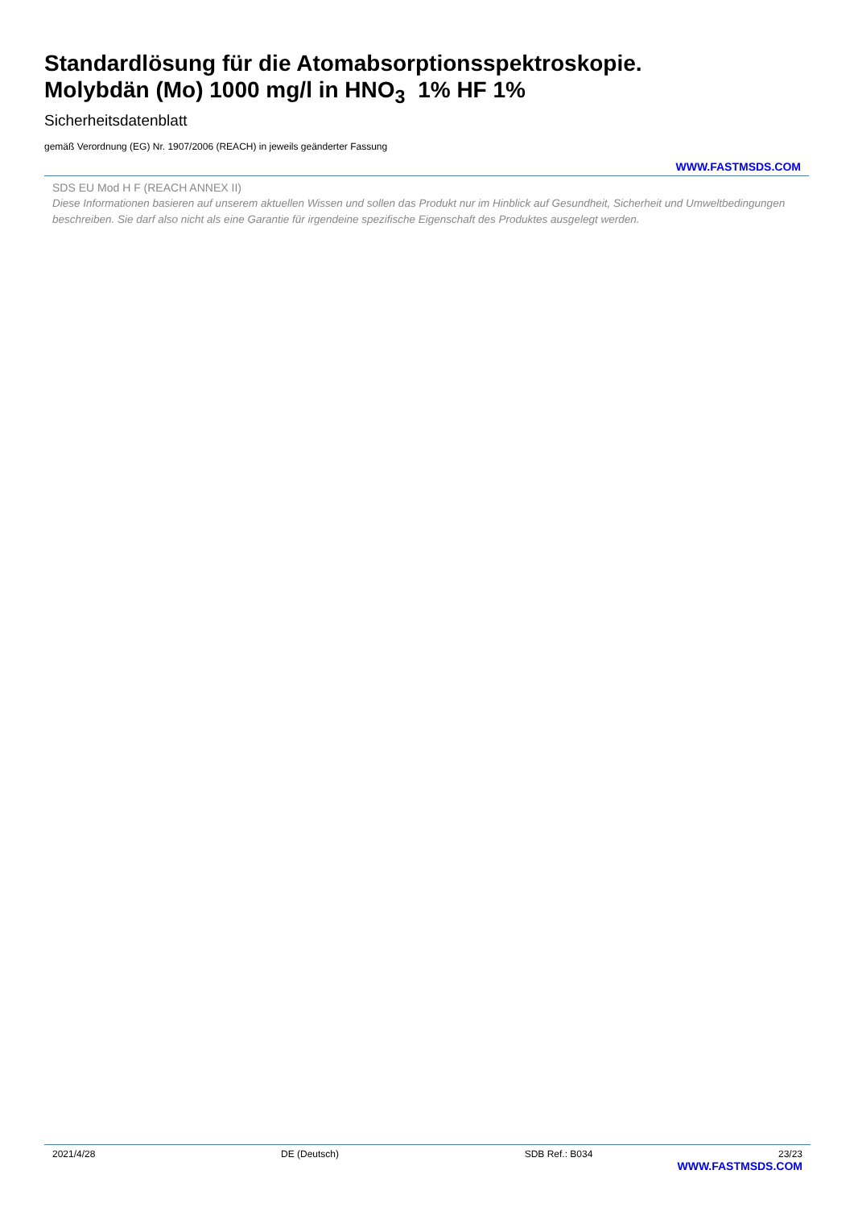Standardlösung für die Atomabsorptionsspektroskopie.
Molybdän (Mo) 1000 mg/l in HNO<sub>3</sub> 1% HF 1%
Sicherheitsdatenblatt
gemäß Verordnung (EG) Nr. 1907/2006 (REACH) in jeweils geänderter Fassung
WWW.FASTMSDS.COM
SDS EU Mod H F (REACH ANNEX II)
Diese Informationen basieren auf unserem aktuellen Wissen und sollen das Produkt nur im Hinblick auf Gesundheit, Sicherheit und Umweltbedingungen beschreiben. Sie darf also nicht als eine Garantie für irgendeine spezifische Eigenschaft des Produktes ausgelegt werden.
2021/4/28 DE (Deutsch) SDB Ref.: B034 23/23
WWW.FASTMSDS.COM